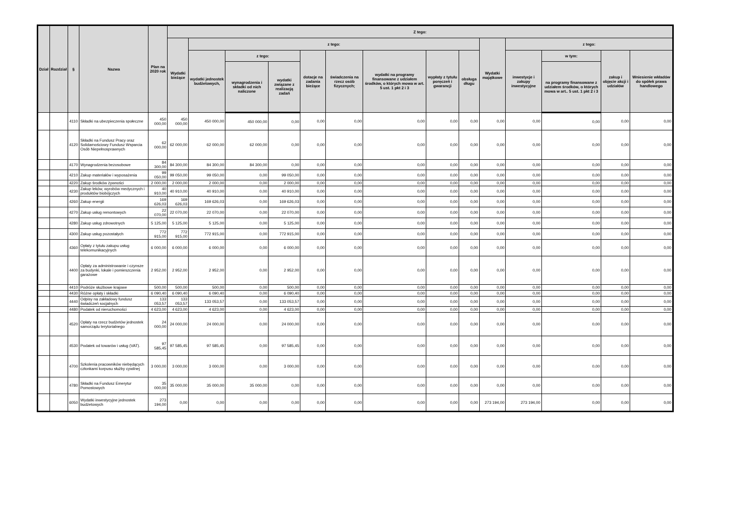| Dział | Rozdział | § | Nazwa | Plan na 2020 rok | Z tego: | | | | | | | | | | | | | |
| --- | --- | --- | --- | --- | --- | --- | --- | --- | --- | --- | --- | --- | --- | --- | --- | --- | --- | --- |
| | | | | | Wydatki bieżące | z tego: | | | | | | | | Wydatki majątkowe | z tego: | | | |
| | | | | | | wydatki jednostek budżetowych, | z tego: | | dotacje na zadania bieżące | świadczenia na rzecz osób fizycznych; | wydatki na programy finansowane z udziałem środków, o których mowa w art. 5 ust. 1 pkt 2 i 3 | wypłaty z tytułu poręczeń i gwarancji | obsługa długu | | inwestycje i zakupy inwestycyjne | w tym: | zakup i objęcie akcji i udziałów | Wniesienie wkładów do spółek prawa handlowego |
| | | | | | | | wynagrodzenia i składki od nich naliczone | wydatki związane z realizacją zadań | | | | | | | | na programy finansowane z udziałem środków, o których mowa w art.. 5 ust. 1 pkt 2 i 3 | | |
| | | 4110 | Składki na ubezpieczenia społeczne | 450 000,00 | 450 000,00 | 450 000,00 | 450 000,00 | 0,00 | 0,00 | 0,00 | 0,00 | 0,00 | 0,00 | 0,00 | 0,00 | 0,00 | 0,00 | 0,00 |
| | | 4120 | Składki na Fundusz Pracy oraz Solidarnościowy Fundusz Wsparcia Osób Niepełnosprawnych | 62 000,00 | 62 000,00 | 62 000,00 | 62 000,00 | 0,00 | 0,00 | 0,00 | 0,00 | 0,00 | 0,00 | 0,00 | 0,00 | 0,00 | 0,00 | 0,00 |
| | | 4170 | Wynagrodzenia bezosobowe | 84 300,00 | 84 300,00 | 84 300,00 | 84 300,00 | 0,00 | 0,00 | 0,00 | 0,00 | 0,00 | 0,00 | 0,00 | 0,00 | 0,00 | 0,00 | 0,00 |
| | | 4210 | Zakup materiałów i wyposażenia | 99 050,00 | 99 050,00 | 99 050,00 | 0,00 | 99 050,00 | 0,00 | 0,00 | 0,00 | 0,00 | 0,00 | 0,00 | 0,00 | 0,00 | 0,00 | 0,00 |
| | | 4220 | Zakup środków żywności | 2 000,00 | 2 000,00 | 2 000,00 | 0,00 | 2 000,00 | 0,00 | 0,00 | 0,00 | 0,00 | 0,00 | 0,00 | 0,00 | 0,00 | 0,00 | 0,00 |
| | | 4230 | Zakup leków, wyrobów medycznych i produktów biobójczych | 40 910,00 | 40 910,00 | 40 910,00 | 0,00 | 40 910,00 | 0,00 | 0,00 | 0,00 | 0,00 | 0,00 | 0,00 | 0,00 | 0,00 | 0,00 | 0,00 |
| | | 4260 | Zakup energii | 169 626,03 | 169 626,03 | 169 626,03 | 0,00 | 169 626,03 | 0,00 | 0,00 | 0,00 | 0,00 | 0,00 | 0,00 | 0,00 | 0,00 | 0,00 | 0,00 |
| | | 4270 | Zakup usług remontowych | 22 070,00 | 22 070,00 | 22 070,00 | 0,00 | 22 070,00 | 0,00 | 0,00 | 0,00 | 0,00 | 0,00 | 0,00 | 0,00 | 0,00 | 0,00 | 0,00 |
| | | 4280 | Zakup usług zdrowotnych | 5 125,00 | 5 125,00 | 5 125,00 | 0,00 | 5 125,00 | 0,00 | 0,00 | 0,00 | 0,00 | 0,00 | 0,00 | 0,00 | 0,00 | 0,00 | 0,00 |
| | | 4300 | Zakup usług pozostałych | 772 915,00 | 772 915,00 | 772 915,00 | 0,00 | 772 915,00 | 0,00 | 0,00 | 0,00 | 0,00 | 0,00 | 0,00 | 0,00 | 0,00 | 0,00 | 0,00 |
| | | 4360 | Opłaty z tytułu zakupu usług telekomunikacyjnych | 6 000,00 | 6 000,00 | 6 000,00 | 0,00 | 6 000,00 | 0,00 | 0,00 | 0,00 | 0,00 | 0,00 | 0,00 | 0,00 | 0,00 | 0,00 | 0,00 |
| | | 4400 | Opłaty za administrowanie i czynsze za budynki, lokale i pomieszczenia garażowe | 2 952,00 | 2 952,00 | 2 952,00 | 0,00 | 2 952,00 | 0,00 | 0,00 | 0,00 | 0,00 | 0,00 | 0,00 | 0,00 | 0,00 | 0,00 | 0,00 |
| | | 4410 | Podróże służbowe krajowe | 500,00 | 500,00 | 500,00 | 0,00 | 500,00 | 0,00 | 0,00 | 0,00 | 0,00 | 0,00 | 0,00 | 0,00 | 0,00 | 0,00 | 0,00 |
| | | 4430 | Różne opłaty i składki | 6 090,40 | 6 090,40 | 6 090,40 | 0,00 | 6 090,40 | 0,00 | 0,00 | 0,00 | 0,00 | 0,00 | 0,00 | 0,00 | 0,00 | 0,00 | 0,00 |
| | | 4440 | Odpisy na zakładowy fundusz świadczeń socjalnych | 133 053,57 | 133 053,57 | 133 053,57 | 0,00 | 133 053,57 | 0,00 | 0,00 | 0,00 | 0,00 | 0,00 | 0,00 | 0,00 | 0,00 | 0,00 | 0,00 |
| | | 4480 | Podatek od nieruchomości | 4 623,00 | 4 623,00 | 4 623,00 | 0,00 | 4 623,00 | 0,00 | 0,00 | 0,00 | 0,00 | 0,00 | 0,00 | 0,00 | 0,00 | 0,00 | 0,00 |
| | | 4520 | Opłaty na rzecz budżetów jednostek samorządu terytorialnego | 24 000,00 | 24 000,00 | 24 000,00 | 0,00 | 24 000,00 | 0,00 | 0,00 | 0,00 | 0,00 | 0,00 | 0,00 | 0,00 | 0,00 | 0,00 | 0,00 |
| | | 4530 | Podatek od towarów i usług (VAT). | 97 585,45 | 97 585,45 | 97 585,45 | 0,00 | 97 585,45 | 0,00 | 0,00 | 0,00 | 0,00 | 0,00 | 0,00 | 0,00 | 0,00 | 0,00 | 0,00 |
| | | 4700 | Szkolenia pracowników niebędących członkami korpusu służby cywilnej | 3 000,00 | 3 000,00 | 3 000,00 | 0,00 | 3 000,00 | 0,00 | 0,00 | 0,00 | 0,00 | 0,00 | 0,00 | 0,00 | 0,00 | 0,00 | 0,00 |
| | | 4780 | Składki na Fundusz Emerytur Pomostowych | 35 000,00 | 35 000,00 | 35 000,00 | 35 000,00 | 0,00 | 0,00 | 0,00 | 0,00 | 0,00 | 0,00 | 0,00 | 0,00 | 0,00 | 0,00 | 0,00 |
| | | 6050 | Wydatki inwestycyjne jednostek budżetowych | 273 194,00 | 0,00 | 0,00 | 0,00 | 0,00 | 0,00 | 0,00 | 0,00 | 0,00 | 0,00 | 273 194,00 | 273 194,00 | 0,00 | 0,00 | 0,00 |